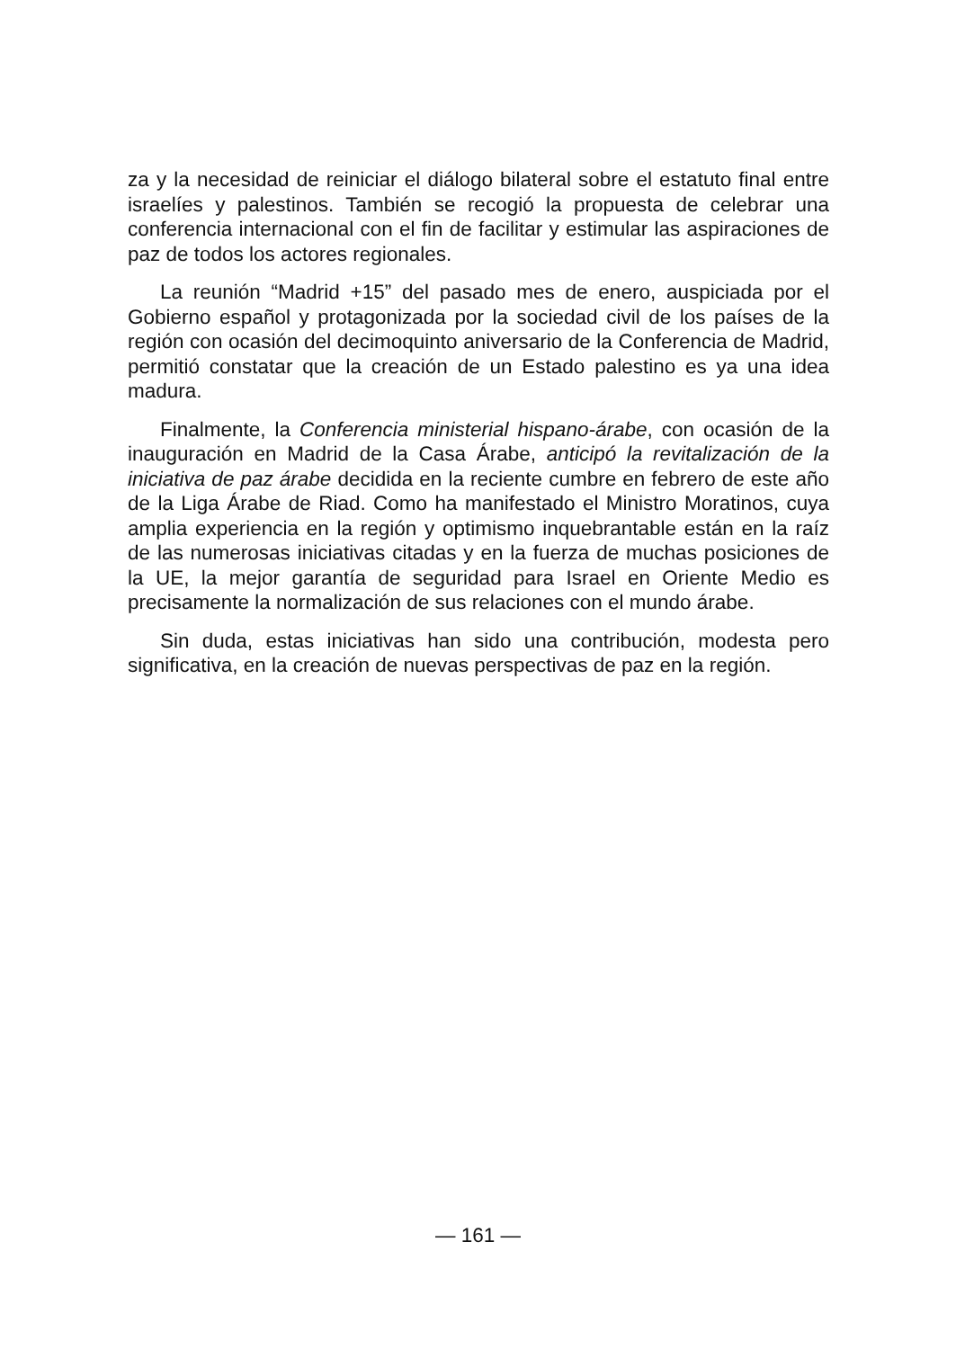za y la necesidad de reiniciar el diálogo bilateral sobre el estatuto final entre israelíes y palestinos. También se recogió la propuesta de celebrar una conferencia internacional con el fin de facilitar y estimular las aspiraciones de paz de todos los actores regionales.
La reunión “Madrid +15” del pasado mes de enero, auspiciada por el Gobierno español y protagonizada por la sociedad civil de los países de la región con ocasión del decimoquinto aniversario de la Conferencia de Madrid, permitió constatar que la creación de un Estado palestino es ya una idea madura.
Finalmente, la Conferencia ministerial hispano-árabe, con ocasión de la inauguración en Madrid de la Casa Árabe, anticipó la revitalización de la iniciativa de paz árabe decidida en la reciente cumbre en febrero de este año de la Liga Árabe de Riad. Como ha manifestado el Ministro Moratinos, cuya amplia experiencia en la región y optimismo inquebrantable están en la raíz de las numerosas iniciativas citadas y en la fuerza de muchas posiciones de la UE, la mejor garantía de seguridad para Israel en Oriente Medio es precisamente la normalización de sus relaciones con el mundo árabe.
Sin duda, estas iniciativas han sido una contribución, modesta pero significativa, en la creación de nuevas perspectivas de paz en la región.
— 161 —